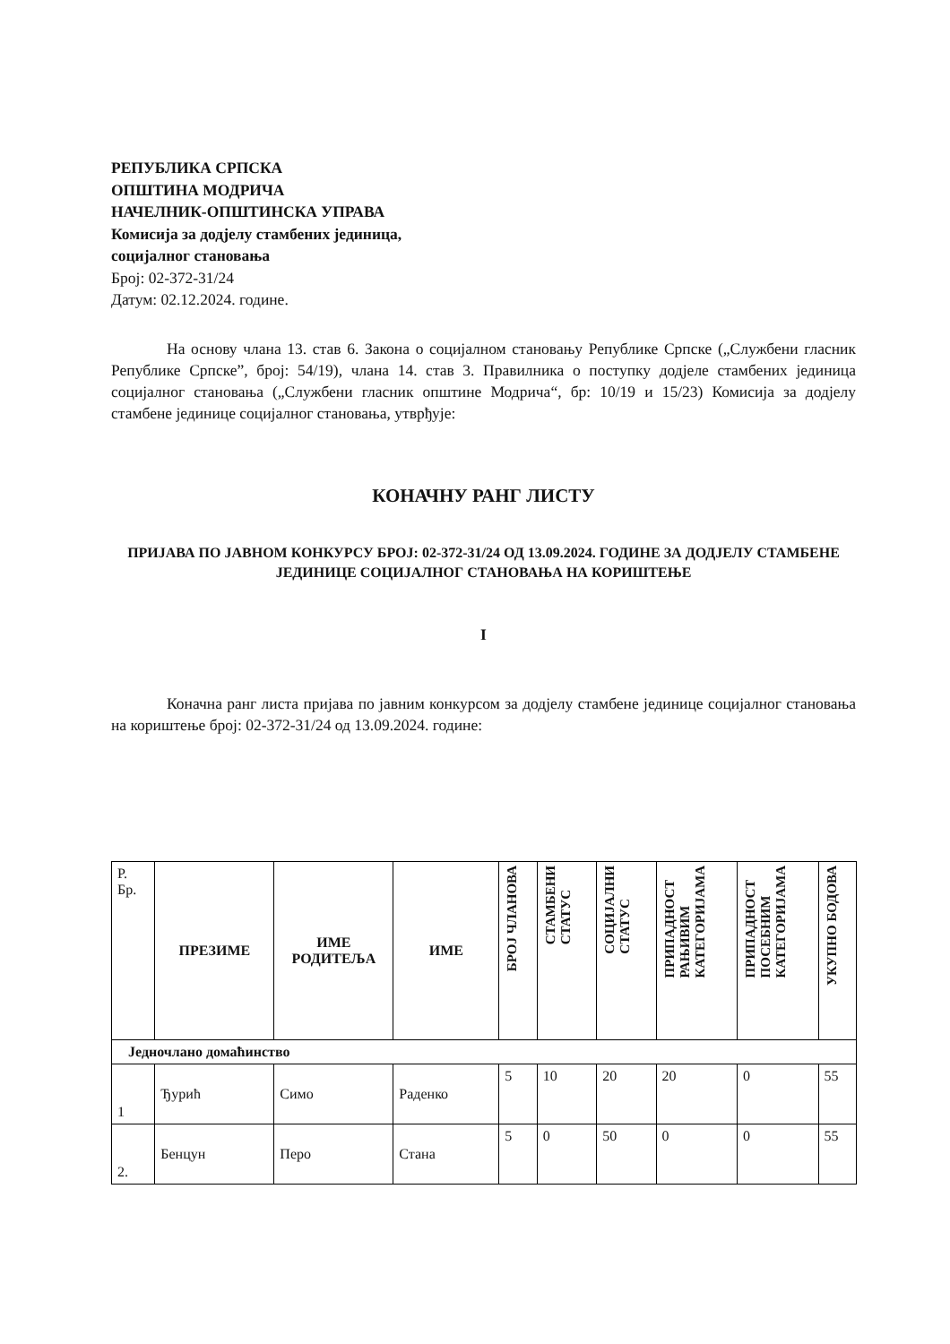РЕПУБЛИКА СРПСКА
ОПШТИНА МОДРИЧА
НАЧЕЛНИК-ОПШТИНСКА УПРАВА
Комисија за додјелу стамбених јединица,
социјалног становања
Број: 02-372-31/24
Датум: 02.12.2024. године.
На основу члана 13. став 6. Закона о социјалном становању Републике Српске („Службени гласник Републике Српске”, број: 54/19), члана 14. став 3. Правилника о поступку додјеле стамбених јединица социјалног становања („Службени гласник општине Модрича“, бр: 10/19 и 15/23) Комисија за додјелу стамбене јединице социјалног становања, утврђује:
КОНАЧНУ РАНГ ЛИСТУ
ПРИЈАВА ПО ЈАВНОМ КОНКУРСУ БРОЈ: 02-372-31/24 ОД 13.09.2024. ГОДИНЕ ЗА ДОДЈЕЛУ СТАМБЕНЕ ЈЕДИНИЦЕ СОЦИЈАЛНОГ СТАНОВАЊА НА КОРИШТЕЊЕ
I
Коначна ранг листа пријава по јавним конкурсом за додјелу стамбене јединице социјалног становања на кориштење број: 02-372-31/24 од 13.09.2024. године:
| Р. Бр. | ПРЕЗИМЕ | ИМЕ РОДИТЕЉА | ИМЕ | БРОЈ ЧЛАНОВА | СТАМБЕНИ СТАТУС | СОЦИЈАЛНИ СТАТУС | ПРИПАДНОСТ РАЊИВИМ КАТЕГОРИЈАМА | ПРИПАДНОСТ ПОСЕБНИМ КАТЕГОРИЈАМА | УКУПНО БОДОВА |
| --- | --- | --- | --- | --- | --- | --- | --- | --- | --- |
| Једночлано домаћинство | | | | | | | | | |
| 1 | Ђурић | Симо | Раденко | 5 | 10 | 20 | 20 | 0 | 55 |
| 2. | Бенцун | Перо | Стана | 5 | 0 | 50 | 0 | 0 | 55 |